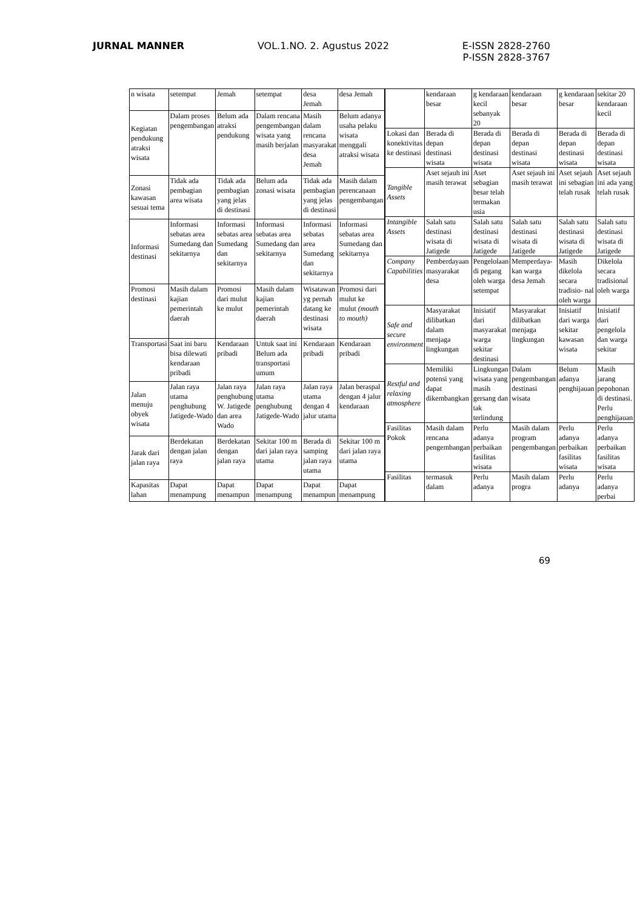JURNAL MANNER VOL.1.NO. 2. Agustus 2022 E-ISSN 2828-2760
P-ISSN 2828-3767
| n wisata | setempat | Jemah | setempat | desa Jemah | desa Jemah |
| Kegiatan pendukung atraksi wisata | Dalam proses pengembangan | Belum ada atraksi pendukung | Dalam rencana pengembangan wisata yang masih berjalan | Masih dalam rencana masyarakat desa Jemah | Belum adanya usaha pelaku wisata menggali atraksi wisata |
| Zonasi kawasan sesuai tema | Tidak ada pembagian area wisata | Tidak ada pembagian yang jelas di destinasi | Belum ada zonasi wisata | Tidak ada pembagian yang jelas di destinasi | Masih dalam perencanaan pengembangan |
| Informasi destinasi | Informasi sebatas area Sumedang dan sekitarnya | Informasi sebatas area Sumedang dan sekitarnya | Informasi sebatas area Sumedang dan sekitarnya | Informasi sebatas area Sumedang dan sekitarnya | Informasi sebatas area Sumedang dan sekitarnya |
| Promosi destinasi | Masih dalam kajian pemerintah daerah | Promosi dari mulut ke mulut | Masih dalam kajian pemerintah daerah | Wisatawan yg pernah datang ke destinasi wisata | Promosi dari mulut ke mulut (mouth to mouth) |
| Transportasi | Saat ini baru bisa dilewati kendaraan pribadi | Kendaraan pribadi | Untuk saat ini Belum ada transportasi umum | Kendaraan pribadi | Kendaraan pribadi |
| Jalan menuju obyek wisata | Jalan raya utama penghubung Jatigede-Wado | Jalan raya penghubung W. Jatigede dan area Wado | Jalan raya utama penghubung Jatigede-Wado | Jalan raya utama dengan 4 jalur utama | Jalan beraspal dengan 4 jalur kendaraan |
| Jarak dari jalan raya | Berdekatan dengan jalan raya | Berdekatan dengan jalan raya | Sekitar 100 m dari jalan raya utama | Berada di samping jalan raya utama | Sekitar 100 m dari jalan raya utama |
| Kapasitas lahan | Dapat menampung | Dapat menampun | Dapat menampung | Dapat menampun | Dapat menampung |
| | kendaraan besar | g kendaraan kecil sebanyak 20 | kendaraan besar | g kendaraan besar | sekitar 20 kendaraan kecil |
| Lokasi dan konektivitas ke destinasi | Berada di depan destinasi wisata | Berada di depan destinasi wisata | Berada di depan destinasi wisata | Berada di depan destinasi wisata | Berada di depan destinasi wisata |
| Tangible Assets | Aset sejauh ini masih terawat | Aset sebagian besar telah termakan usia | Aset sejauh ini masih terawat | Aset sejauh ini sebagian telah rusak | Aset sejauh ini ada yang telah rusak |
| Intangible Assets | Salah satu destinasi wisata di Jatigede | Salah satu destinasi wisata di Jatigede | Salah satu destinasi wisata di Jatigede | Salah satu destinasi wisata di Jatigede | Salah satu destinasi wisata di Jatigede |
| Company Capabilities | Pemberdayaan masyarakat desa | Pengelolaan di pegang oleh warga setempat | Memperdaya- kan warga desa Jemah | Masih dikelola secara tradisio- nal oleh warga | Dikelola secara tradisional oleh warga |
| Safe and secure environment | Masyarakat dilibatkan dalam menjaga lingkungan | Inisiatif dari masyarakat warga sekitar destinasi | Masyarakat dilibatkan menjaga lingkungan | Inisiatif dari warga sekitar kawasan wisata | Inisiatif dari pengelola dan warga sekitar |
| Restful and relaxing atmosphere | Memiliki potensi yang dapat dikembangkan | Lingkungan wisata yang masih gersang dan tak terlindung | Dalam pengembangan destinasi wisata | Belum adanya penghijauan | Masih jarang pepohonan di destinasi. Perlu penghijauan |
| Fasilitas Pokok | Masih dalam rencana pengembangan | Perlu adanya perbaikan fasilitas wisata | Masih dalam program pengembangan | Perlu adanya perbaikan fasilitas wisata | Perlu adanya perbaikan fasilitas wisata |
| Fasilitas | termasuk dalam | Perlu adanya | Masih dalam progra | Perlu adanya | Perlu adanya perbai |
69